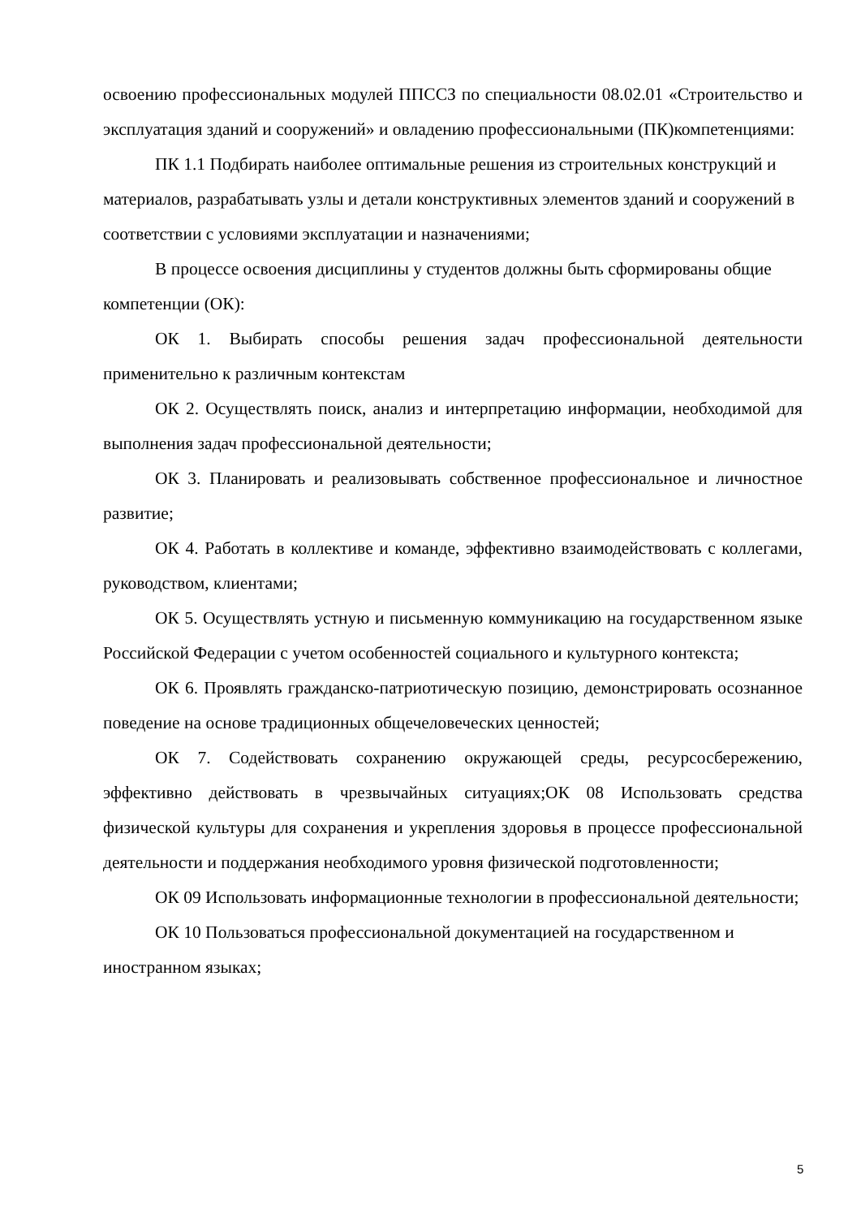освоению профессиональных модулей ППССЗ по специальности 08.02.01 «Строительство и эксплуатация зданий и сооружений» и овладению профессиональными (ПК)компетенциями:
ПК 1.1 Подбирать наиболее оптимальные решения из строительных конструкций и материалов, разрабатывать узлы и детали конструктивных элементов зданий и сооружений в соответствии с условиями эксплуатации и назначениями;
В процессе освоения дисциплины у студентов должны быть сформированы общие компетенции (ОК):
ОК 1. Выбирать способы решения задач профессиональной деятельности применительно к различным контекстам
ОК 2. Осуществлять поиск, анализ и интерпретацию информации, необходимой для выполнения задач профессиональной деятельности;
ОК 3. Планировать и реализовывать собственное профессиональное и личностное развитие;
ОК 4. Работать в коллективе и команде, эффективно взаимодействовать с коллегами, руководством, клиентами;
ОК 5. Осуществлять устную и письменную коммуникацию на государственном языке Российской Федерации с учетом особенностей социального и культурного контекста;
ОК 6. Проявлять гражданско-патриотическую позицию, демонстрировать осознанное поведение на основе традиционных общечеловеческих ценностей;
ОК 7. Содействовать сохранению окружающей среды, ресурсосбережению, эффективно действовать в чрезвычайных ситуациях;ОК 08 Использовать средства физической культуры для сохранения и укрепления здоровья в процессе профессиональной деятельности и поддержания необходимого уровня физической подготовленности;
ОК 09 Использовать информационные технологии в профессиональной деятельности;
ОК 10 Пользоваться профессиональной документацией на государственном и иностранном языках;
5